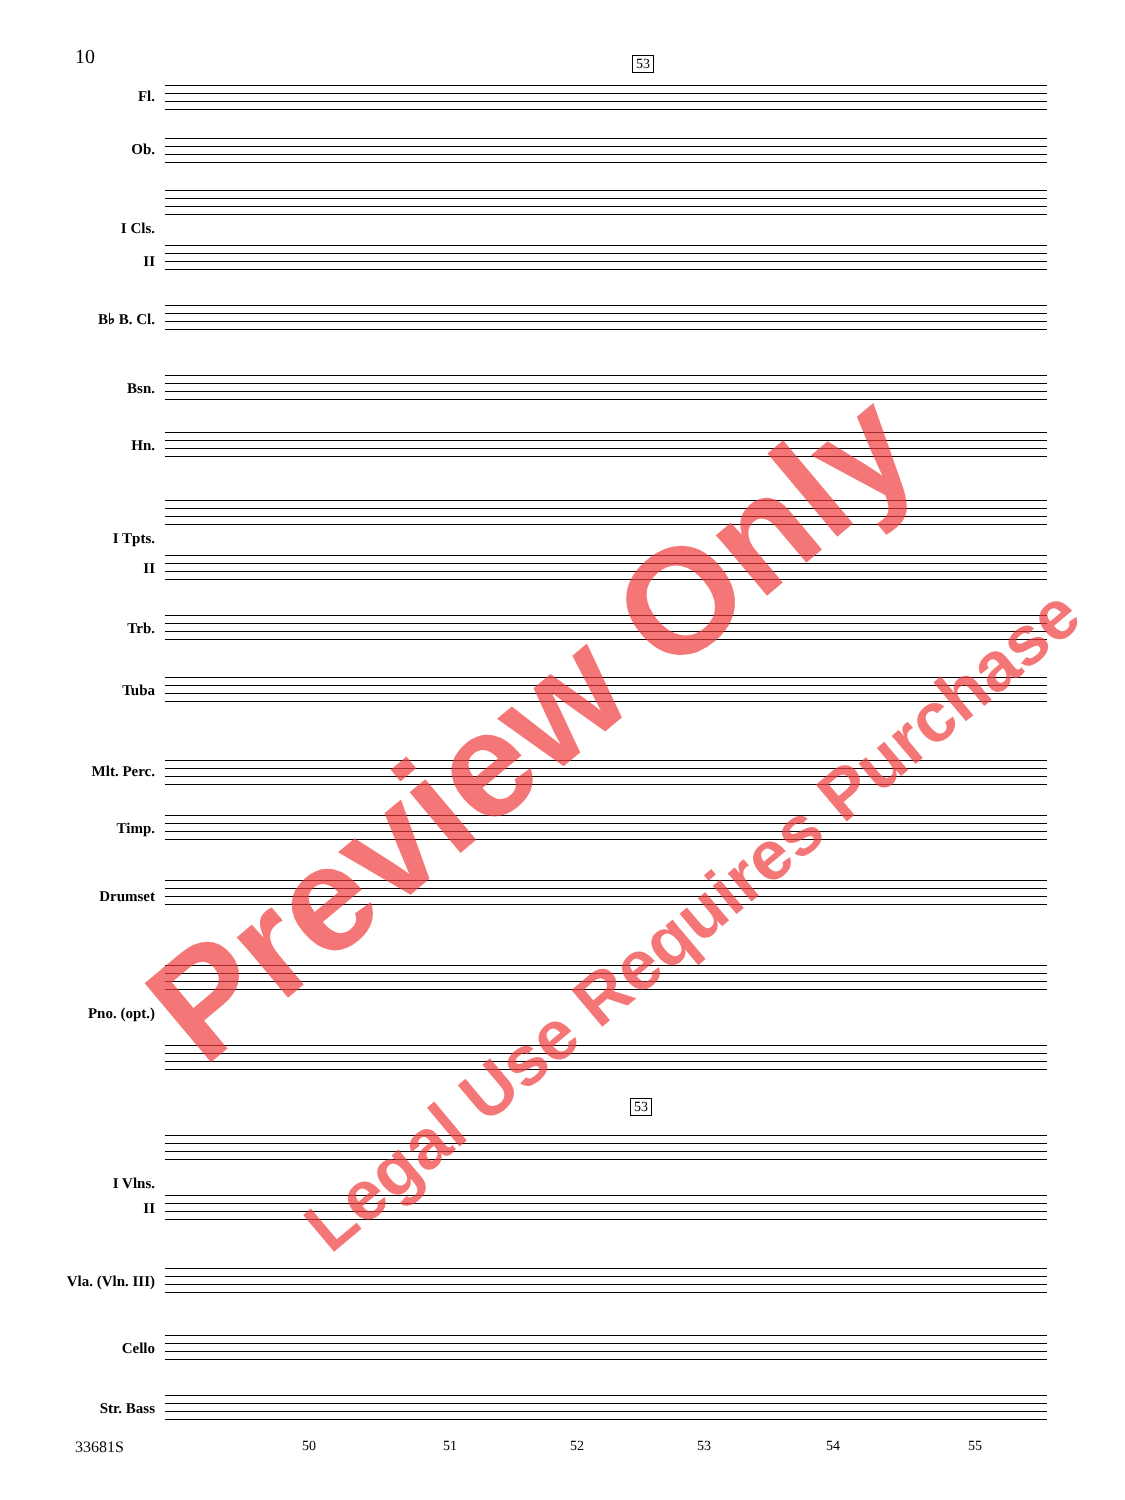10 53
53
Fl.
Ob.
I Cls.
II
B♭ B. Cl.
Bsn.
Hn.
I Tpts.
II
Trb.
Tuba
Mlt. Perc.
Timp.
Drumset
Pno. (opt.)
I Vlns.
II
Vla. (Vln. III)
Cello
Str. Bass
33681S 50 51 52 53 54 55
Preview Only
Legal Use Requires Purchase